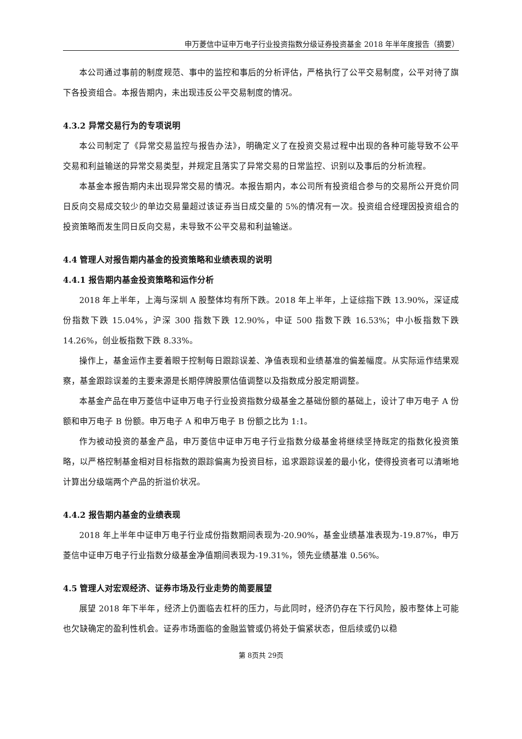申万菱信中证申万电子行业投资指数分级证券投资基金 2018 年半年度报告（摘要）
本公司通过事前的制度规范、事中的监控和事后的分析评估，严格执行了公平交易制度，公平对待了旗下各投资组合。本报告期内，未出现违反公平交易制度的情况。
4.3.2 异常交易行为的专项说明
本公司制定了《异常交易监控与报告办法》，明确定义了在投资交易过程中出现的各种可能导致不公平交易和利益输送的异常交易类型，并规定且落实了异常交易的日常监控、识别以及事后的分析流程。
本基金本报告期内未出现异常交易的情况。本报告期内，本公司所有投资组合参与的交易所公开竞价同日反向交易成交较少的单边交易量超过该证券当日成交量的 5%的情况有一次。投资组合经理因投资组合的投资策略而发生同日反向交易，未导致不公平交易和利益输送。
4.4 管理人对报告期内基金的投资策略和业绩表现的说明
4.4.1 报告期内基金投资策略和运作分析
2018 年上半年，上海与深圳 A 股整体均有所下跌。2018 年上半年，上证综指下跌 13.90%，深证成份指数下跌 15.04%，沪深 300 指数下跌 12.90%，中证 500 指数下跌 16.53%；中小板指数下跌 14.26%，创业板指数下跌 8.33%。
操作上，基金运作主要着眼于控制每日跟踪误差、净值表现和业绩基准的偏差幅度。从实际运作结果观察，基金跟踪误差的主要来源是长期停牌股票估值调整以及指数成分股定期调整。
本基金产品在申万菱信中证申万电子行业投资指数分级基金之基础份额的基础上，设计了申万电子 A 份额和申万电子 B 份额。申万电子 A 和申万电子 B 份额之比为 1:1。
作为被动投资的基金产品，申万菱信中证申万电子行业指数分级基金将继续坚持既定的指数化投资策略，以严格控制基金相对目标指数的跟踪偏离为投资目标，追求跟踪误差的最小化，使得投资者可以清晰地计算出分级端两个产品的折溢价状况。
4.4.2 报告期内基金的业绩表现
2018 年上半年中证申万电子行业成份指数期间表现为-20.90%，基金业绩基准表现为-19.87%，申万菱信中证申万电子行业指数分级基金净值期间表现为-19.31%，领先业绩基准 0.56%。
4.5 管理人对宏观经济、证券市场及行业走势的简要展望
展望 2018 年下半年，经济上仍面临去杠杆的压力，与此同时，经济仍存在下行风险，股市整体上可能也欠缺确定的盈利性机会。证券市场面临的金融监管或仍将处于偏紧状态，但后续或仍以稳
第 8页共 29页